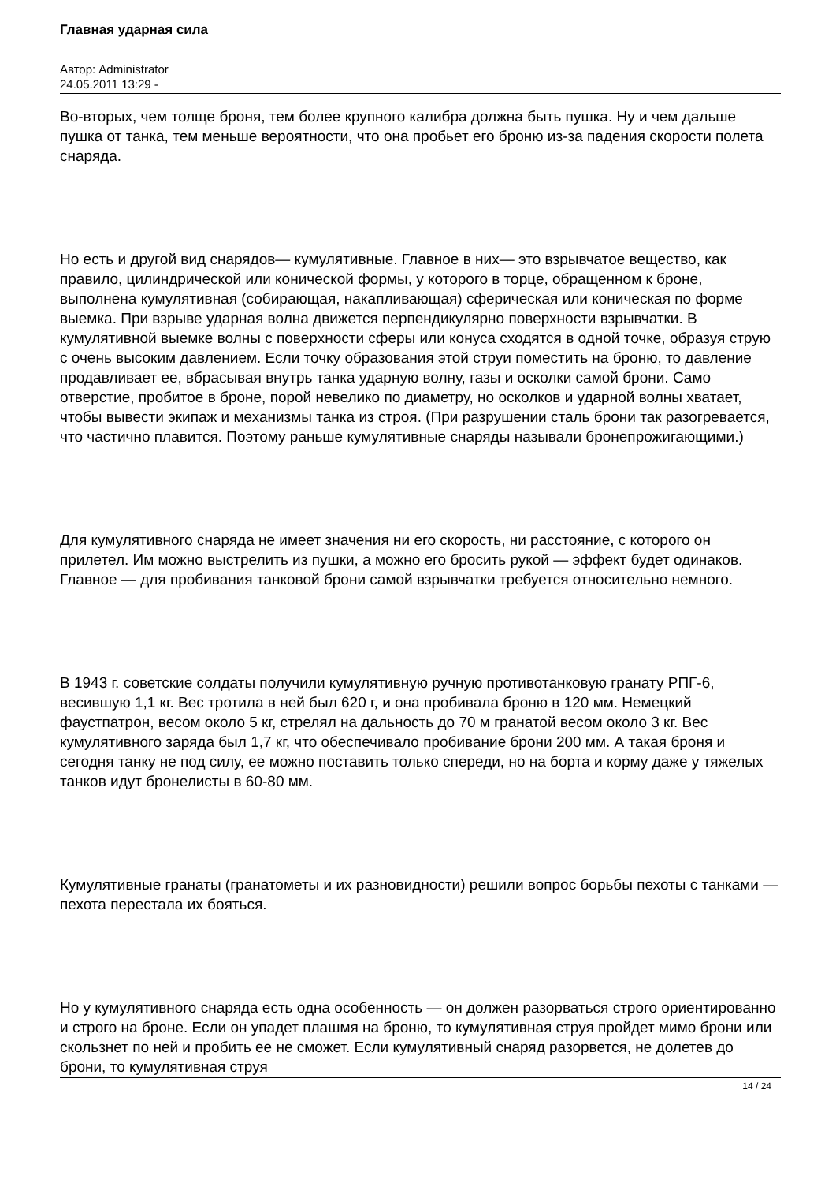Главная ударная сила
Автор: Administrator
24.05.2011 13:29 -
Во-вторых, чем толще броня, тем более крупного калибра должна быть пушка. Ну и чем дальше пушка от танка, тем меньше вероятности, что она пробьет его броню из-за падения скорости полета снаряда.
Но есть и другой вид снарядов— кумулятивные. Главное в них— это взрывчатое вещество, как правило, цилиндрической или конической формы, у которого в торце, обращенном к броне, выполнена кумулятивная (собирающая, накапливающая) сферическая или коническая по форме выемка. При взрыве ударная волна движется перпендикулярно поверхности взрывчатки. В кумулятивной выемке волны с поверхности сферы или конуса сходятся в одной точке, образуя струю с очень высоким давлением. Если точку образования этой струи поместить на броню, то давление продавливает ее, вбрасывая внутрь танка ударную волну, газы и осколки самой брони. Само отверстие, пробитое в броне, порой невелико по диаметру, но осколков и ударной волны хватает, чтобы вывести экипаж и механизмы танка из строя. (При разрушении сталь брони так разогревается, что частично плавится. Поэтому раньше кумулятивные снаряды называли бронепрожигающими.)
Для кумулятивного снаряда не имеет значения ни его скорость, ни расстояние, с которого он прилетел. Им можно выстрелить из пушки, а можно его бросить рукой — эффект будет одинаков. Главное — для пробивания танковой брони самой взрывчатки требуется относительно немного.
В 1943 г. советские солдаты получили кумулятивную ручную противотанковую гранату РПГ-6, весившую 1,1 кг. Вес тротила в ней был 620 г, и она пробивала броню в 120 мм. Немецкий фаустпатрон, весом около 5 кг, стрелял на дальность до 70 м гранатой весом около 3 кг. Вес кумулятивного заряда был 1,7 кг, что обеспечивало пробивание брони 200 мм. А такая броня и сегодня танку не под силу, ее можно поставить только спереди, но на борта и корму даже у тяжелых танков идут бронелисты в 60-80 мм.
Кумулятивные гранаты (гранатометы и их разновидности) решили вопрос борьбы пехоты с танками — пехота перестала их бояться.
Но у кумулятивного снаряда есть одна особенность — он должен разорваться строго ориентированно и строго на броне. Если он упадет плашмя на броню, то кумулятивная струя пройдет мимо брони или скользнет по ней и пробить ее не сможет. Если кумулятивный снаряд разорвется, не долетев до брони, то кумулятивная струя
14 / 24